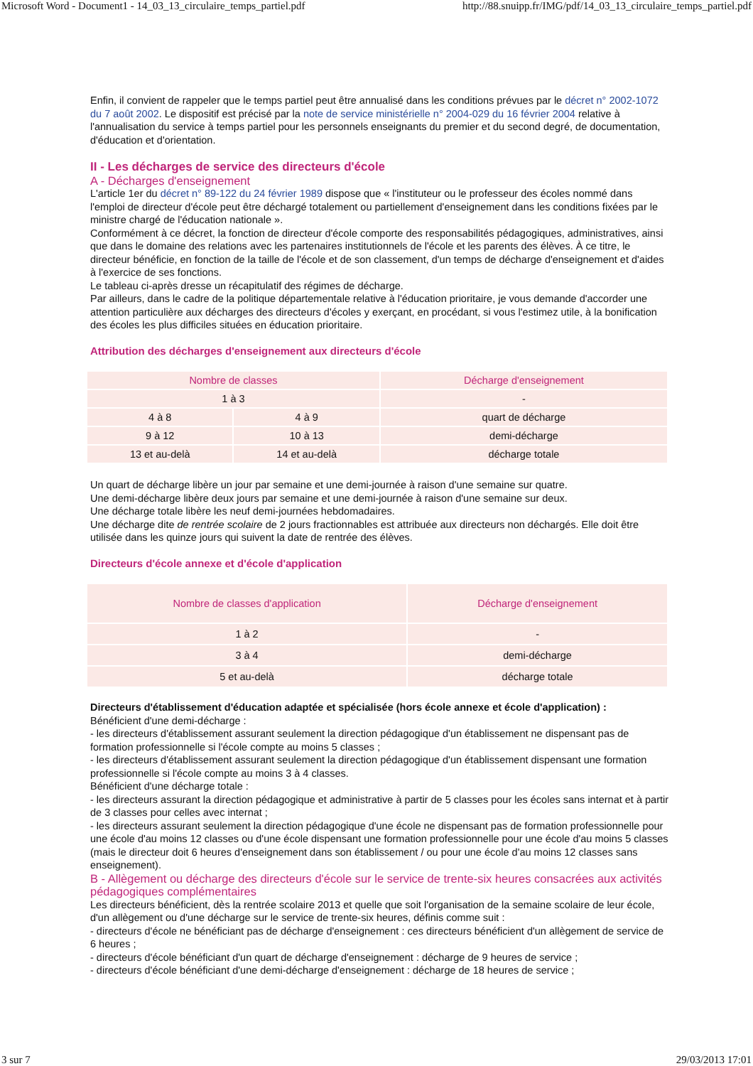Microsoft Word - Document1 - 14_03_13_circulaire_temps_partiel.pdf http://88.snuipp.fr/IMG/pdf/14_03_13_circulaire_temps_partiel.pdf
Enfin, il convient de rappeler que le temps partiel peut être annualisé dans les conditions prévues par le décret n° 2002-1072 du 7 août 2002. Le dispositif est précisé par la note de service ministérielle n° 2004-029 du 16 février 2004 relative à l'annualisation du service à temps partiel pour les personnels enseignants du premier et du second degré, de documentation, d'éducation et d'orientation.
II - Les décharges de service des directeurs d'école
A - Décharges d'enseignement
L'article 1er du décret n° 89-122 du 24 février 1989 dispose que « l'instituteur ou le professeur des écoles nommé dans l'emploi de directeur d'école peut être déchargé totalement ou partiellement d'enseignement dans les conditions fixées par le ministre chargé de l'éducation nationale ».
Conformément à ce décret, la fonction de directeur d'école comporte des responsabilités pédagogiques, administratives, ainsi que dans le domaine des relations avec les partenaires institutionnels de l'école et les parents des élèves. À ce titre, le directeur bénéficie, en fonction de la taille de l'école et de son classement, d'un temps de décharge d'enseignement et d'aides à l'exercice de ses fonctions.
Le tableau ci-après dresse un récapitulatif des régimes de décharge.
Par ailleurs, dans le cadre de la politique départementale relative à l'éducation prioritaire, je vous demande d'accorder une attention particulière aux décharges des directeurs d'écoles y exerçant, en procédant, si vous l'estimez utile, à la bonification des écoles les plus difficiles situées en éducation prioritaire.
Attribution des décharges d'enseignement aux directeurs d'école
| Nombre de classes | | Décharge d'enseignement |
| --- | --- | --- |
| 1 à 3 | | - |
| 4 à 8 | 4 à 9 | quart de décharge |
| 9 à 12 | 10 à 13 | demi-décharge |
| 13 et au-delà | 14 et au-delà | décharge totale |
Un quart de décharge libère un jour par semaine et une demi-journée à raison d'une semaine sur quatre.
Une demi-décharge libère deux jours par semaine et une demi-journée à raison d'une semaine sur deux.
Une décharge totale libère les neuf demi-journées hebdomadaires.
Une décharge dite de rentrée scolaire de 2 jours fractionnables est attribuée aux directeurs non déchargés. Elle doit être utilisée dans les quinze jours qui suivent la date de rentrée des élèves.
Directeurs d'école annexe et d'école d'application
| Nombre de classes d'application | Décharge d'enseignement |
| --- | --- |
| 1 à 2 | - |
| 3 à 4 | demi-décharge |
| 5 et au-delà | décharge totale |
Directeurs d'établissement d'éducation adaptée et spécialisée (hors école annexe et école d'application) :
Bénéficient d'une demi-décharge :
- les directeurs d'établissement assurant seulement la direction pédagogique d'un établissement ne dispensant pas de formation professionnelle si l'école compte au moins 5 classes ;
- les directeurs d'établissement assurant seulement la direction pédagogique d'un établissement dispensant une formation professionnelle si l'école compte au moins 3 à 4 classes.
Bénéficient d'une décharge totale :
- les directeurs assurant la direction pédagogique et administrative à partir de 5 classes pour les écoles sans internat et à partir de 3 classes pour celles avec internat ;
- les directeurs assurant seulement la direction pédagogique d'une école ne dispensant pas de formation professionnelle pour une école d'au moins 12 classes ou d'une école dispensant une formation professionnelle pour une école d'au moins 5 classes (mais le directeur doit 6 heures d'enseignement dans son établissement / ou pour une école d'au moins 12 classes sans enseignement).
B - Allègement ou décharge des directeurs d'école sur le service de trente-six heures consacrées aux activités pédagogiques complémentaires
Les directeurs bénéficient, dès la rentrée scolaire 2013 et quelle que soit l'organisation de la semaine scolaire de leur école, d'un allègement ou d'une décharge sur le service de trente-six heures, définis comme suit :
- directeurs d'école ne bénéficiant pas de décharge d'enseignement : ces directeurs bénéficient d'un allègement de service de 6 heures ;
- directeurs d'école bénéficiant d'un quart de décharge d'enseignement : décharge de 9 heures de service ;
- directeurs d'école bénéficiant d'une demi-décharge d'enseignement : décharge de 18 heures de service ;
3 sur 7 29/03/2013 17:01